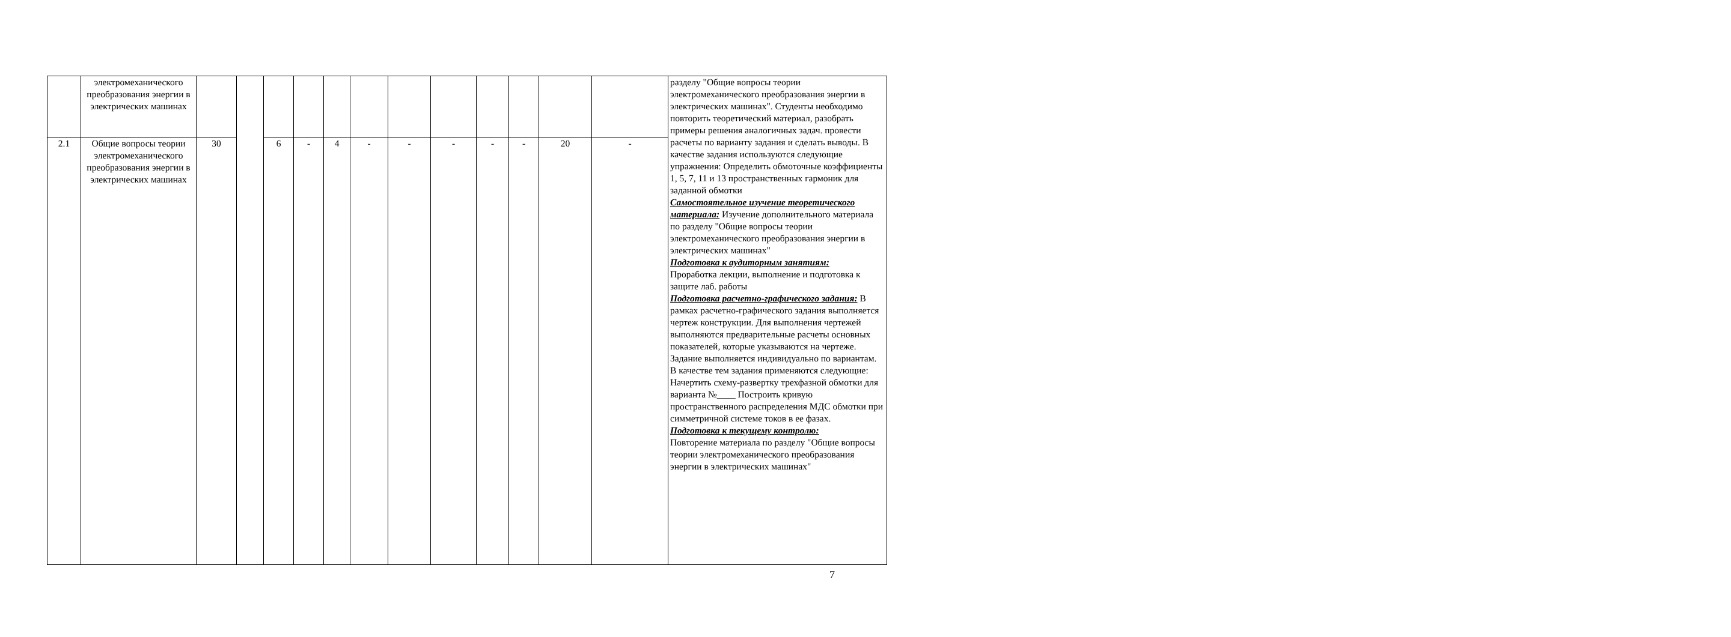| | электромеханического преобразования энергии в электрических машинах | | | | | | | | | | | | | разделу "Общие вопросы теории электромеханического преобразования энергии в электрических машинах". Студенты необходимо повторить теоретический материал, разобрать примеры решения аналогичных задач. провести расчеты по варианту задания и сделать выводы. В качестве задания используются следующие упражнения: Определить обмоточные коэффициенты 1, 5, 7, 11 и 13 пространственных гармоник для заданной обмотки Самостоятельное изучение теоретического материала: Изучение дополнительного материала по разделу "Общие вопросы теории электромеханического преобразования энергии в электрических машинах" Подготовка к аудиторным занятиям: Проработка лекции, выполнение и подготовка к защите лаб. работы Подготовка расчетно-графического задания: В рамках расчетно-графического задания выполняется чертеж конструкции. Для выполнения чертежей выполняются предварительные расчеты основных показателей, которые указываются на чертеже. Задание выполняется индивидуально по вариантам. В качестве тем задания применяются следующие: Начертить схему-развертку трехфазной обмотки для варианта №____ Построить кривую пространственного распределения МДС обмотки при симметричной системе токов в ее фазах. Подготовка к текущему контролю: Повторение материала по разделу "Общие вопросы теории электромеханического преобразования энергии в электрических машинах" |
| 2.1 | Общие вопросы теории электромеханического преобразования энергии в электрических машинах | 30 | | 6 | - | 4 | - | - | - | - | - | 20 | - | |
7